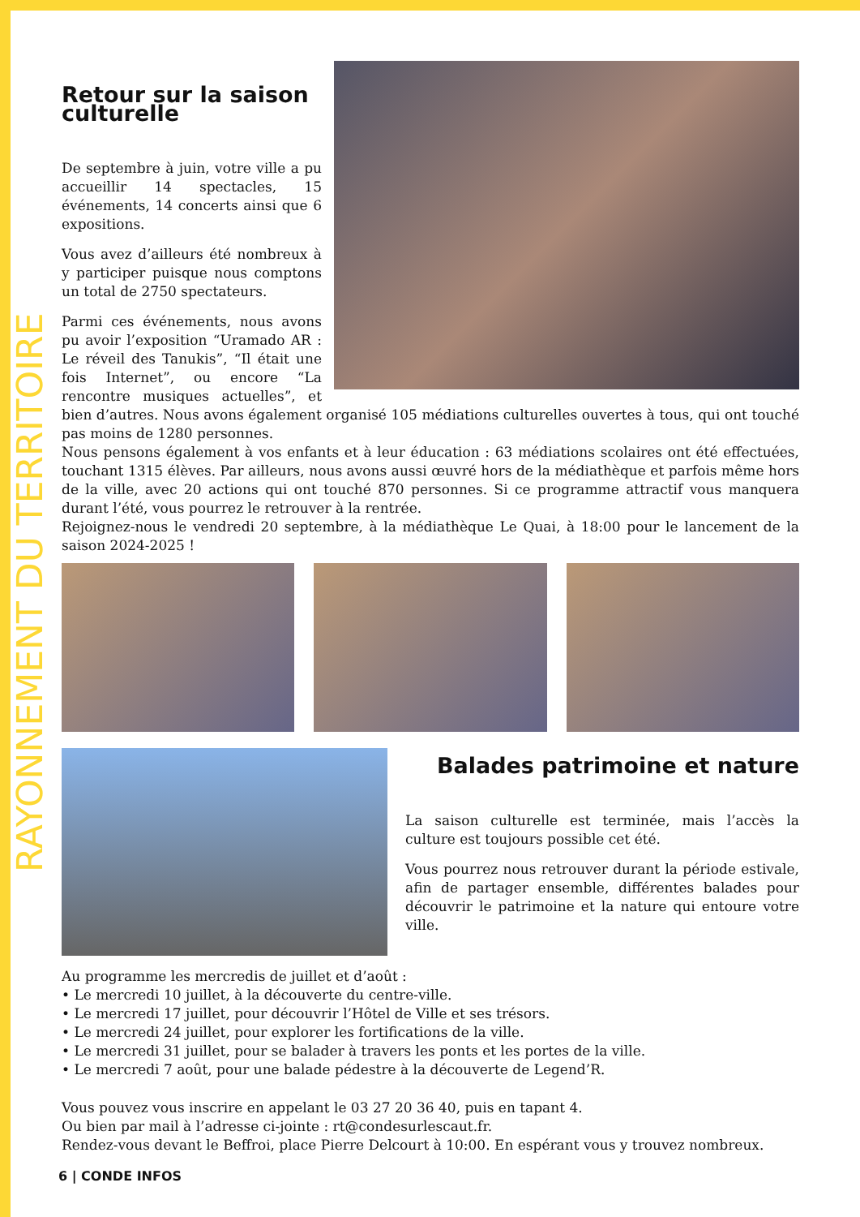RAYONNEMENT DU TERRITOIRE
Retour sur la saison culturelle
De septembre à juin, votre ville a pu accueillir 14 spectacles, 15 événements, 14 concerts ainsi que 6 expositions.
Vous avez d’ailleurs été nombreux à y participer puisque nous comptons un total de 2750 spectateurs.
Parmi ces événements, nous avons pu avoir l’exposition “Uramado AR : Le réveil des Tanukis”, “Il était une fois Internet”, ou encore “La rencontre musiques actuelles”, et bien d’autres. Nous avons également organisé 105 médiations culturelles ouvertes à tous, qui ont touché pas moins de 1280 personnes.
Nous pensons également à vos enfants et à leur éducation : 63 médiations scolaires ont été effectuées, touchant 1315 élèves. Par ailleurs, nous avons aussi œuvré hors de la médiathèque et parfois même hors de la ville, avec 20 actions qui ont touché 870 personnes. Si ce programme attractif vous manquera durant l’été, vous pourrez le retrouver à la rentrée.
Rejoignez-nous le vendredi 20 septembre, à la médiathèque Le Quai, à 18:00 pour le lancement de la saison 2024-2025 !
Balades patrimoine et nature
La saison culturelle est terminée, mais l’accès la culture est toujours possible cet été.
Vous pourrez nous retrouver durant la période estivale, afin de partager ensemble, différentes balades pour découvrir le patrimoine et la nature qui entoure votre ville.
Au programme les mercredis de juillet et d’août :
• Le mercredi 10 juillet, à la découverte du centre-ville.
• Le mercredi 17 juillet, pour découvrir l’Hôtel de Ville et ses trésors.
• Le mercredi 24 juillet, pour explorer les fortifications de la ville.
• Le mercredi 31 juillet, pour se balader à travers les ponts et les portes de la ville.
• Le mercredi 7 août, pour une balade pédestre à la découverte de Legend’R.
Vous pouvez vous inscrire en appelant le 03 27 20 36 40, puis en tapant 4.
Ou bien par mail à l’adresse ci-jointe : rt@condesurlescaut.fr.
Rendez-vous devant le Beffroi, place Pierre Delcourt à 10:00. En espérant vous y trouvez nombreux.
6 | CONDE INFOS